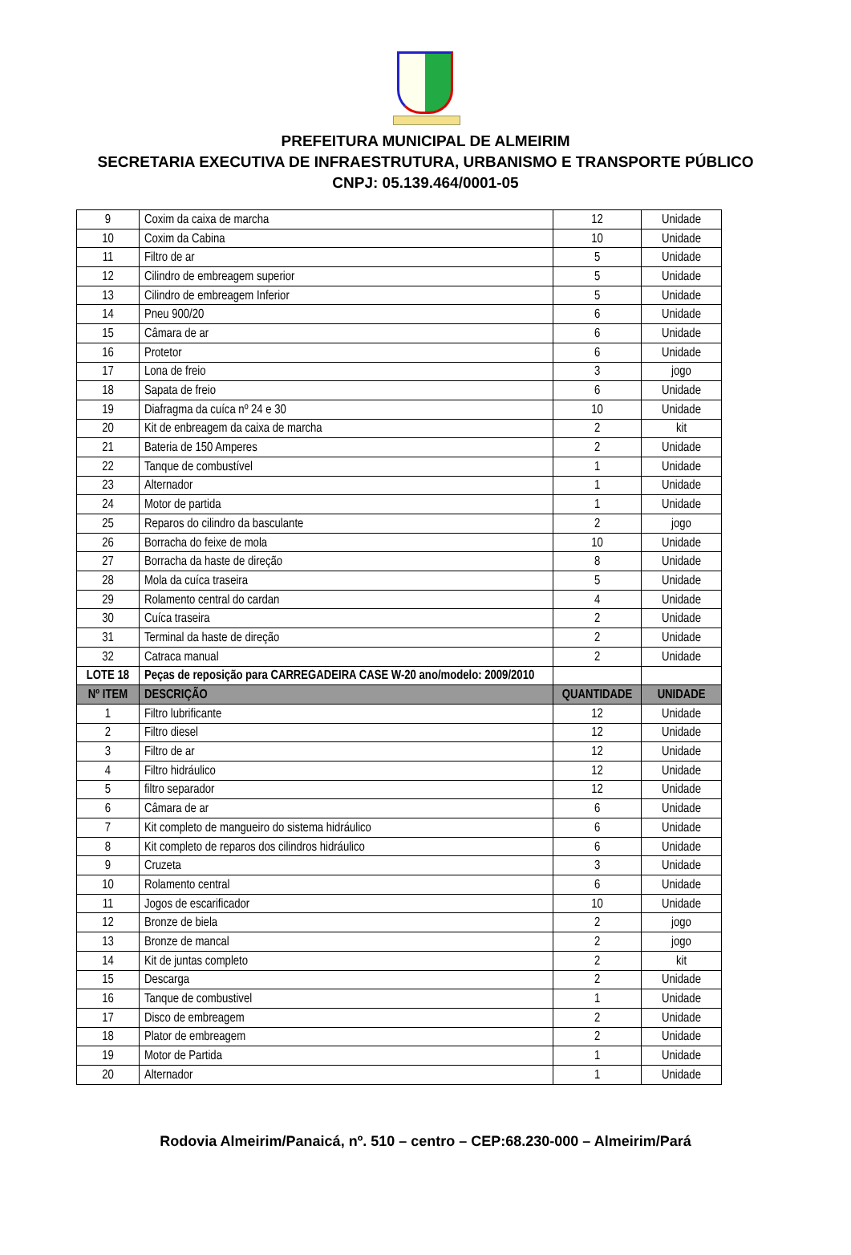PREFEITURA MUNICIPAL DE ALMEIRIM
SECRETARIA EXECUTIVA DE INFRAESTRUTURA, URBANISMO E TRANSPORTE PÚBLICO
CNPJ: 05.139.464/0001-05
| 9 | Coxim da caixa de marcha | 12 | Unidade |
| 10 | Coxim da Cabina | 10 | Unidade |
| 11 | Filtro de ar | 5 | Unidade |
| 12 | Cilindro de embreagem superior | 5 | Unidade |
| 13 | Cilindro de embreagem Inferior | 5 | Unidade |
| 14 | Pneu 900/20 | 6 | Unidade |
| 15 | Câmara de ar | 6 | Unidade |
| 16 | Protetor | 6 | Unidade |
| 17 | Lona de freio | 3 | jogo |
| 18 | Sapata de freio | 6 | Unidade |
| 19 | Diafragma da cuíca nº 24 e 30 | 10 | Unidade |
| 20 | Kit de enbreagem da caixa de marcha | 2 | kit |
| 21 | Bateria de 150 Amperes | 2 | Unidade |
| 22 | Tanque de combustível | 1 | Unidade |
| 23 | Alternador | 1 | Unidade |
| 24 | Motor de partida | 1 | Unidade |
| 25 | Reparos do cilindro da basculante | 2 | jogo |
| 26 | Borracha do feixe de mola | 10 | Unidade |
| 27 | Borracha da haste de direção | 8 | Unidade |
| 28 | Mola da cuíca traseira | 5 | Unidade |
| 29 | Rolamento central do cardan | 4 | Unidade |
| 30 | Cuíca traseira | 2 | Unidade |
| 31 | Terminal da haste de direção | 2 | Unidade |
| 32 | Catraca manual | 2 | Unidade |
| LOTE 18 | Peças de reposição para CARREGADEIRA CASE W-20 ano/modelo: 2009/2010 | | |
| Nº ITEM | DESCRIÇÃO | QUANTIDADE | UNIDADE |
| 1 | Filtro lubrificante | 12 | Unidade |
| 2 | Filtro diesel | 12 | Unidade |
| 3 | Filtro de ar | 12 | Unidade |
| 4 | Filtro hidráulico | 12 | Unidade |
| 5 | filtro separador | 12 | Unidade |
| 6 | Câmara de ar | 6 | Unidade |
| 7 | Kit completo de mangueiro do sistema hidráulico | 6 | Unidade |
| 8 | Kit completo de reparos dos cilindros hidráulico | 6 | Unidade |
| 9 | Cruzeta | 3 | Unidade |
| 10 | Rolamento central | 6 | Unidade |
| 11 | Jogos de escarificador | 10 | Unidade |
| 12 | Bronze de biela | 2 | jogo |
| 13 | Bronze de mancal | 2 | jogo |
| 14 | Kit de juntas completo | 2 | kit |
| 15 | Descarga | 2 | Unidade |
| 16 | Tanque de combustivel | 1 | Unidade |
| 17 | Disco de embreagem | 2 | Unidade |
| 18 | Plator de embreagem | 2 | Unidade |
| 19 | Motor de Partida | 1 | Unidade |
| 20 | Alternador | 1 | Unidade |
Rodovia Almeirim/Panaicá, nº. 510 – centro – CEP:68.230-000 – Almeirim/Pará